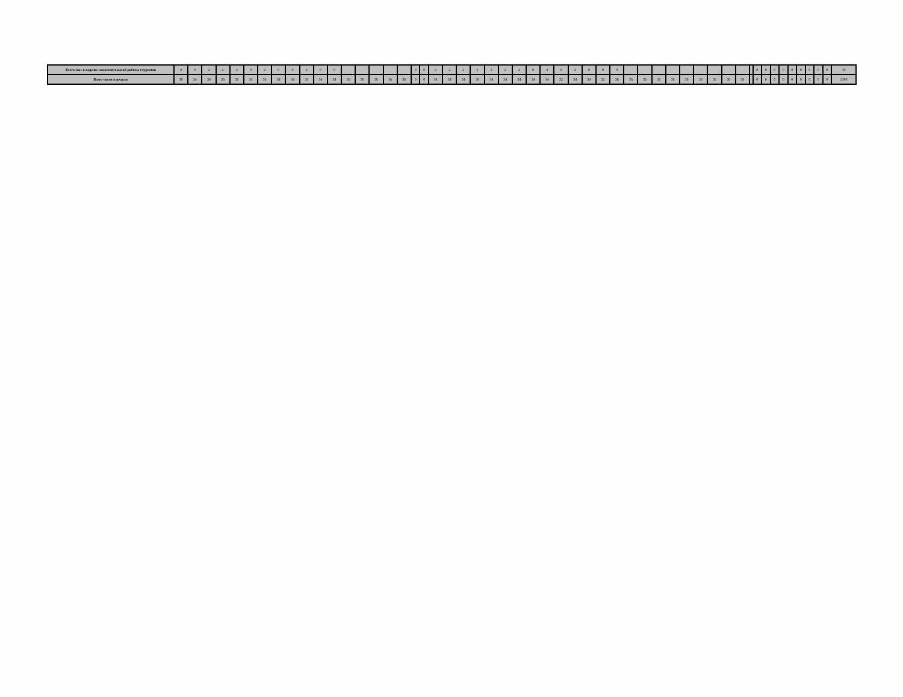| Всего час. в неделю самостоятельной работы студентов | 2 | 0 | 2 | 2 | 2 | 0 | 2 | 0 | 0 | 2 | 0 | 0 | | | | | | 0 | 0 | 2 | 2 | 2 | 2 | 2 | 2 | 2 | 0 | 2 | 0 | 2 | 0 | 0 | 0 | | | | | | | | | | | 0 | 0 | 0 | 0 | 0 | 0 | 0 | 0 | 0 | 30 |
| Всего часов в неделю | 36 | 34 | 36 | 36 | 36 | 34 | 36 | 34 | 34 | 36 | 34 | 34 | 36 | 36 | 36 | 36 | 36 | 0 | 0 | 34 | 34 | 34 | 34 | 34 | 34 | 34 | 34 | 34 | 32 | 34 | 34 | 32 | 36 | 36 | 36 | 36 | 36 | 36 | 36 | 36 | 36 | 36 | | 0 | 0 | 0 | 0 | 0 | 0 | 0 | 0 | 0 | 1398 |